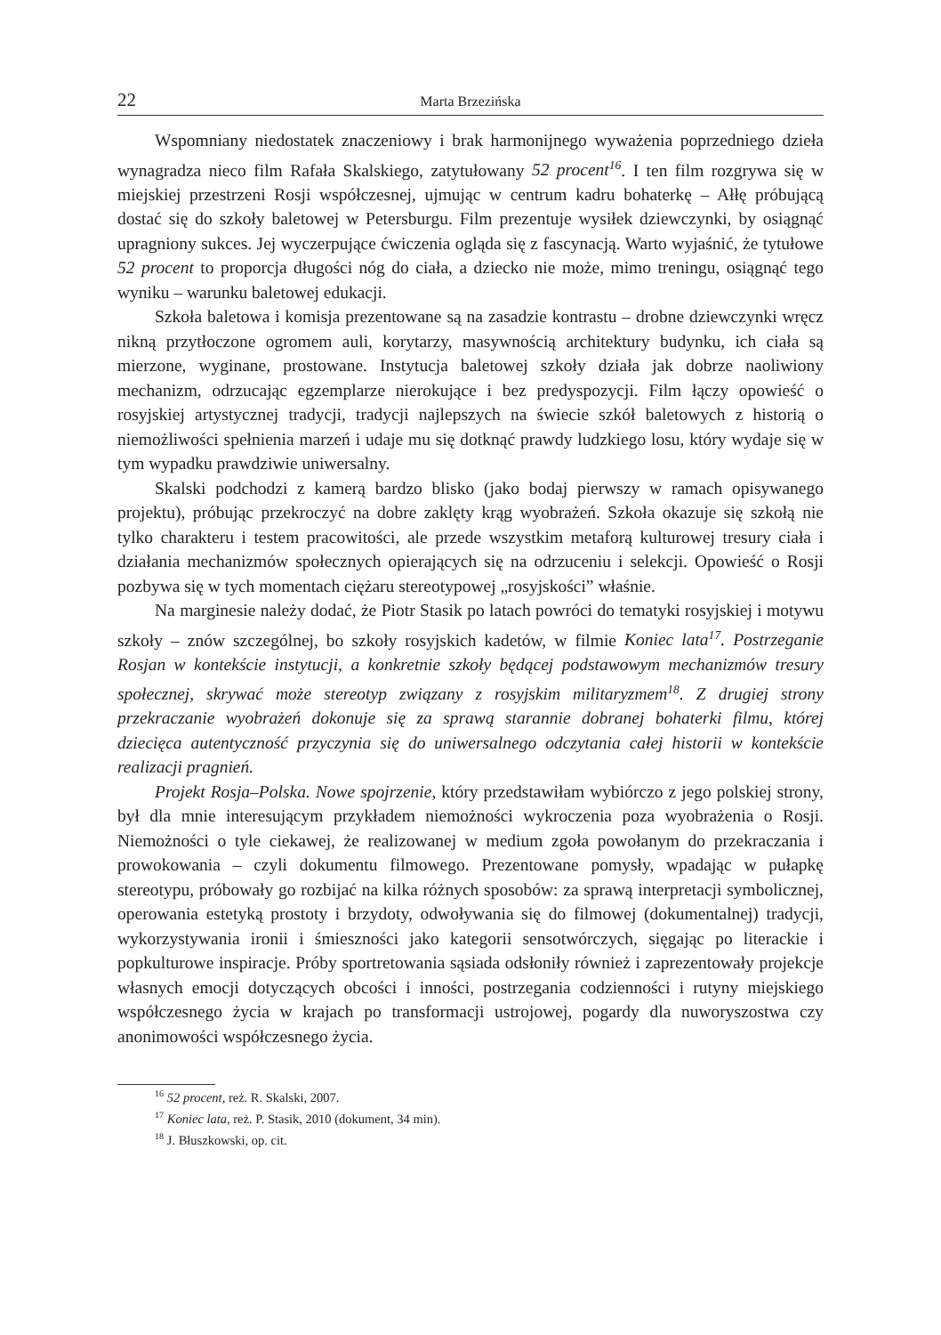22 Marta Brzezińska
Wspomniany niedostatek znaczeniowy i brak harmonijnego wyważenia poprzedniego dzieła wynagradza nieco film Rafała Skalskiego, zatytułowany 52 procent<sup>16</sup>. I ten film rozgrywa się w miejskiej przestrzeni Rosji współczesnej, ujmując w centrum kadru bohaterkę – Ałłę próbującą dostać się do szkoły baletowej w Petersburgu. Film prezentuje wysiłek dziewczynki, by osiągnąć upragniony sukces. Jej wyczerpujące ćwiczenia ogląda się z fascynacją. Warto wyjaśnić, że tytułowe 52 procent to proporcja długości nóg do ciała, a dziecko nie może, mimo treningu, osiągnąć tego wyniku – warunku baletowej edukacji.
Szkoła baletowa i komisja prezentowane są na zasadzie kontrastu – drobne dziewczynki wręcz nikną przytłoczone ogromem auli, korytarzy, masywnością architektury budynku, ich ciała są mierzone, wyginane, prostowane. Instytucja baletowej szkoły działa jak dobrze naoliwiony mechanizm, odrzucając egzemplarze nierokujące i bez predyspozycji. Film łączy opowieść o rosyjskiej artystycznej tradycji, tradycji najlepszych na świecie szkół baletowych z historią o niemożliwości spełnienia marzeń i udaje mu się dotknąć prawdy ludzkiego losu, który wydaje się w tym wypadku prawdziwie uniwersalny.
Skalski podchodzi z kamerą bardzo blisko (jako bodaj pierwszy w ramach opisywanego projektu), próbując przekroczyć na dobre zaklęty krąg wyobrażeń. Szkoła okazuje się szkołą nie tylko charakteru i testem pracowitości, ale przede wszystkim metaforą kulturowej tresury ciała i działania mechanizmów społecznych opierających się na odrzuceniu i selekcji. Opowieść o Rosji pozbywa się w tych momentach ciężaru stereotypowej „rosyjskości” właśnie.
Na marginesie należy dodać, że Piotr Stasik po latach powróci do tematyki rosyjskiej i motywu szkoły – znów szczególnej, bo szkoły rosyjskich kadetów, w filmie Koniec lata<sup>17</sup>. Postrzeganie Rosjan w kontekście instytucji, a konkretnie szkoły będącej podstawowym mechanizmów tresury społecznej, skrywać może stereotyp związany z rosyjskim militaryzmem<sup>18</sup>. Z drugiej strony przekraczanie wyobrażeń dokonuje się za sprawą starannie dobranej bohaterki filmu, której dziecięca autentyczność przyczynia się do uniwersalnego odczytania całej historii w kontekście realizacji pragnień.
Projekt Rosja–Polska. Nowe spojrzenie, który przedstawiłam wybiórczo z jego polskiej strony, był dla mnie interesującym przykładem niemożności wykroczenia poza wyobrażenia o Rosji. Niemożności o tyle ciekawej, że realizowanej w medium zgoła powołanym do przekraczania i prowokowania – czyli dokumentu filmowego. Prezentowane pomysły, wpadając w pułapkę stereotypu, próbowały go rozbijać na kilka różnych sposobów: za sprawą interpretacji symbolicznej, operowania estetyką prostoty i brzydoty, odwoływania się do filmowej (dokumentalnej) tradycji, wykorzystywania ironii i śmieszności jako kategorii sensotwórczych, sięgając po literackie i popkulturowe inspiracje. Próby sportretowania sąsiada odsłoniły również i zaprezentowały projekcje własnych emocji dotyczących obcości i inności, postrzegania codzienności i rutyny miejskiego współczesnego życia w krajach po transformacji ustrojowej, pogardy dla nuworyszostwa czy anonimowości współczesnego życia.
<sup>16</sup> 52 procent, reż. R. Skalski, 2007.
<sup>17</sup> Koniec lata, reż. P. Stasik, 2010 (dokument, 34 min).
<sup>18</sup> J. Błuszkowski, op. cit.